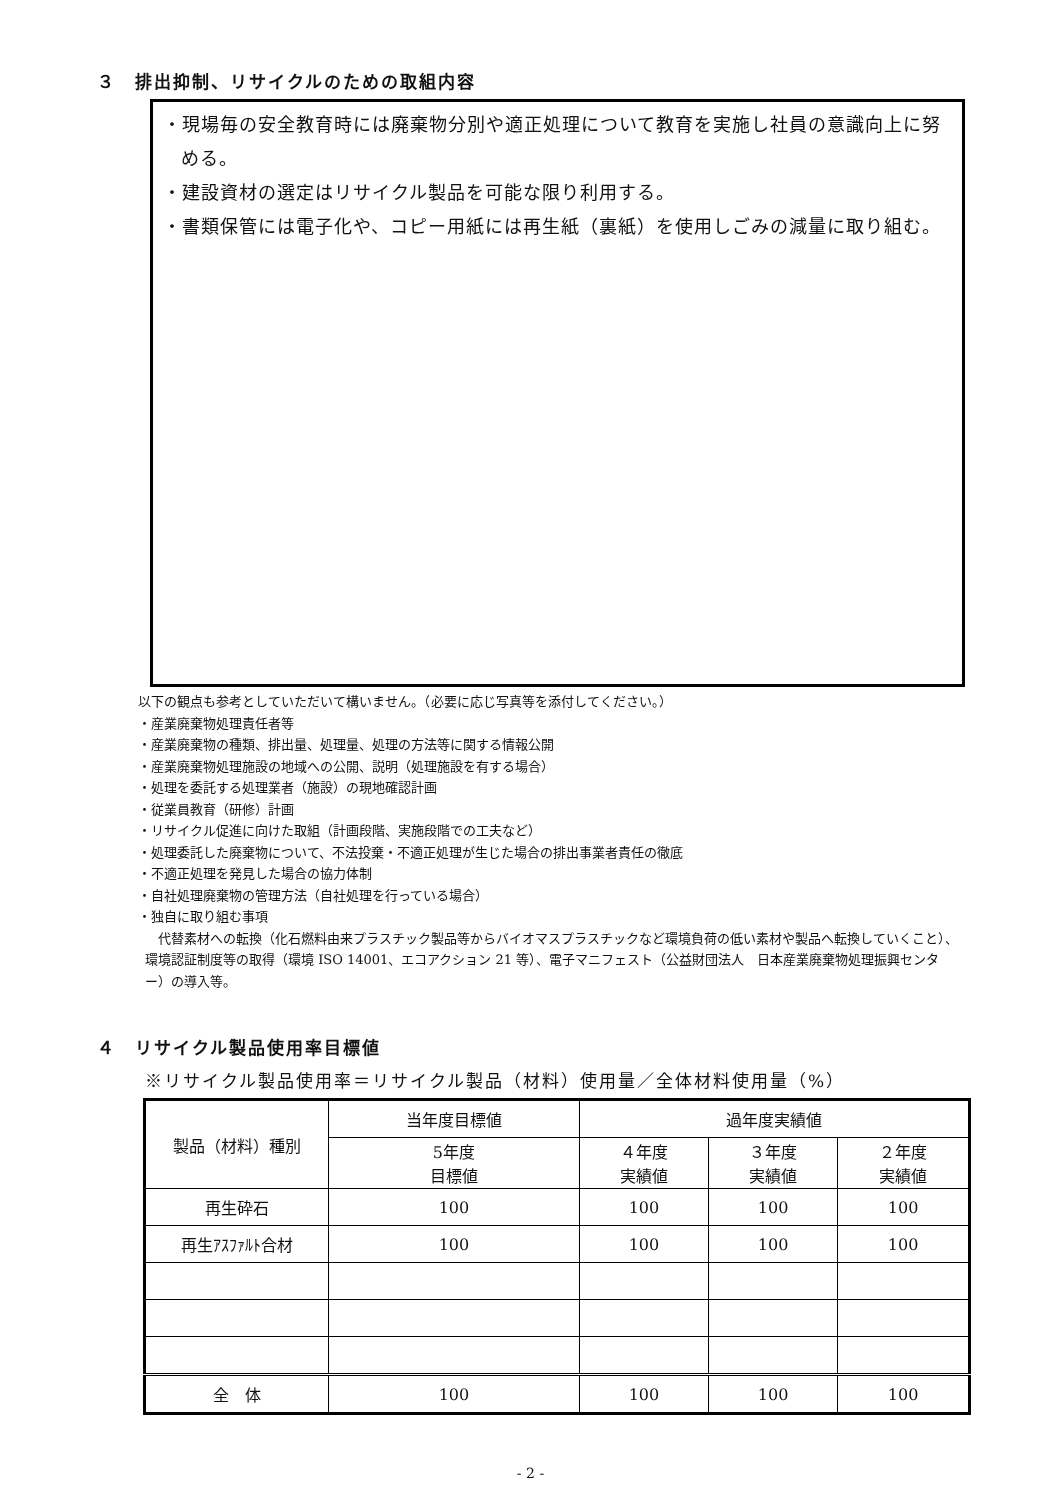３　排出抑制、リサイクルのための取組内容
・現場毎の安全教育時には廃棄物分別や適正処理について教育を実施し社員の意識向上に努める。
・建設資材の選定はリサイクル製品を可能な限り利用する。
・書類保管には電子化や、コピー用紙には再生紙（裏紙）を使用しごみの減量に取り組む。
以下の観点も参考としていただいて構いません。（必要に応じ写真等を添付してください。）
・産業廃棄物処理責任者等
・産業廃棄物の種類、排出量、処理量、処理の方法等に関する情報公開
・産業廃棄物処理施設の地域への公開、説明（処理施設を有する場合）
・処理を委託する処理業者（施設）の現地確認計画
・従業員教育（研修）計画
・リサイクル促進に向けた取組（計画段階、実施段階での工夫など）
・処理委託した廃棄物について、不法投棄・不適正処理が生じた場合の排出事業者責任の徹底
・不適正処理を発見した場合の協力体制
・自社処理廃棄物の管理方法（自社処理を行っている場合）
・独自に取り組む事項
　代替素材への転換（化石燃料由来プラスチック製品等からバイオマスプラスチックなど環境負荷の低い素材や製品へ転換していくこと）、環境認証制度等の取得（環境 ISO 14001、エコアクション 21 等）、電子マニフェスト（公益財団法人　日本産業廃棄物処理振興センター）の導入等。
４　リサイクル製品使用率目標値
※リサイクル製品使用率＝リサイクル製品（材料）使用量／全体材料使用量（%）
| 製品（材料）種別 | 当年度目標値 | 過年度実績値 | | |
| --- | --- | --- | --- | --- |
| | 5年度 目標値 | ４年度 実績値 | ３年度 実績値 | ２年度 実績値 |
| 再生砕石 | 100 | 100 | 100 | 100 |
| 再生ｱｽﾌｧﾙﾄ合材 | 100 | 100 | 100 | 100 |
| 全 体 | 100 | 100 | 100 | 100 |
- 2 -